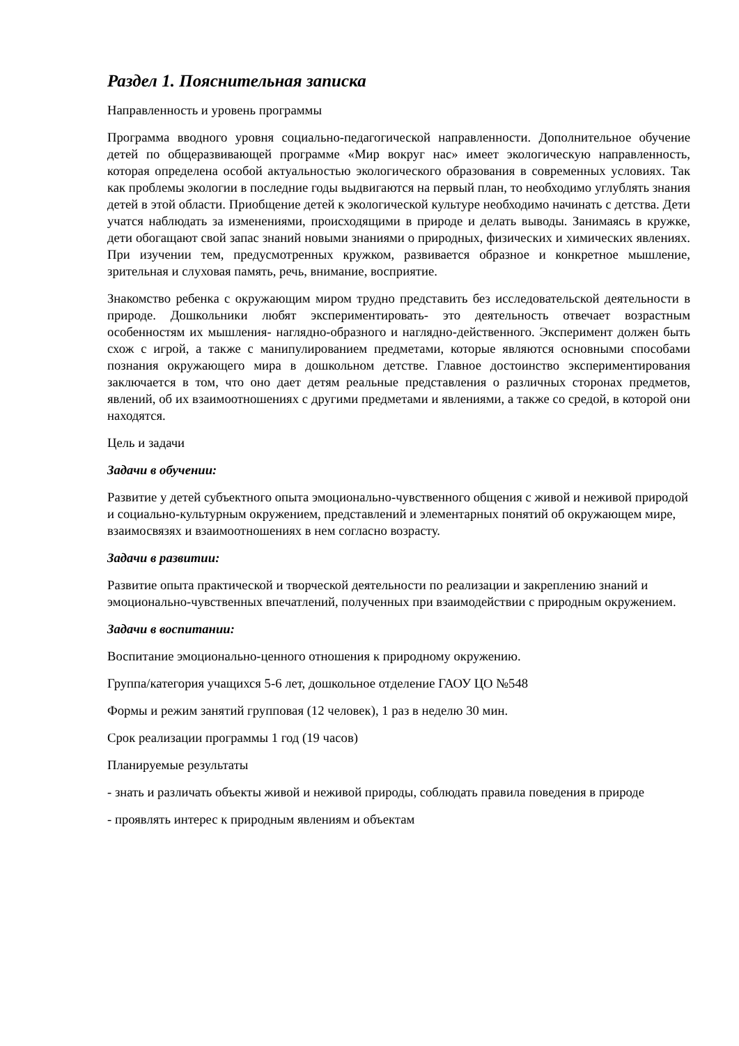Раздел 1. Пояснительная записка
Направленность и уровень программы
Программа вводного уровня социально-педагогической направленности. Дополнительное обучение детей по общеразвивающей программе «Мир вокруг нас» имеет экологическую направленность, которая определена особой актуальностью экологического образования в современных условиях. Так как проблемы экологии в последние годы выдвигаются на первый план, то необходимо углублять знания детей в этой области. Приобщение детей к экологической культуре необходимо начинать с детства. Дети учатся наблюдать за изменениями, происходящими в природе и делать выводы. Занимаясь в кружке, дети обогащают свой запас знаний новыми знаниями о природных, физических и химических явлениях. При изучении тем, предусмотренных кружком, развивается образное и конкретное мышление, зрительная и слуховая память, речь, внимание, восприятие.
Знакомство ребенка с окружающим миром трудно представить без исследовательской деятельности в природе. Дошкольники любят экспериментировать- это деятельность отвечает возрастным особенностям их мышления- наглядно-образного и наглядно-действенного. Эксперимент должен быть схож с игрой, а также с манипулированием предметами, которые являются основными способами познания окружающего мира в дошкольном детстве. Главное достоинство экспериментирования заключается в том, что оно дает детям реальные представления о различных сторонах предметов, явлений, об их взаимоотношениях с другими предметами и явлениями, а также со средой, в которой они находятся.
Цель и задачи
Задачи в обучении:
Развитие у детей субъектного опыта эмоционально-чувственного общения с живой и неживой природой и социально-культурным окружением, представлений и элементарных понятий об окружающем мире, взаимосвязях и взаимоотношениях в нем согласно возрасту.
Задачи в развитии:
Развитие опыта практической и творческой деятельности по реализации и закреплению знаний и эмоционально-чувственных впечатлений, полученных при взаимодействии с природным окружением.
Задачи в воспитании:
Воспитание эмоционально-ценного отношения к природному окружению.
Группа/категория учащихся 5-6 лет, дошкольное отделение ГАОУ ЦО №548
Формы и режим занятий групповая (12 человек), 1 раз в неделю 30 мин.
Срок реализации программы 1 год (19 часов)
Планируемые результаты
- знать и различать объекты живой и неживой природы, соблюдать правила поведения в природе
- проявлять интерес к природным явлениям и объектам